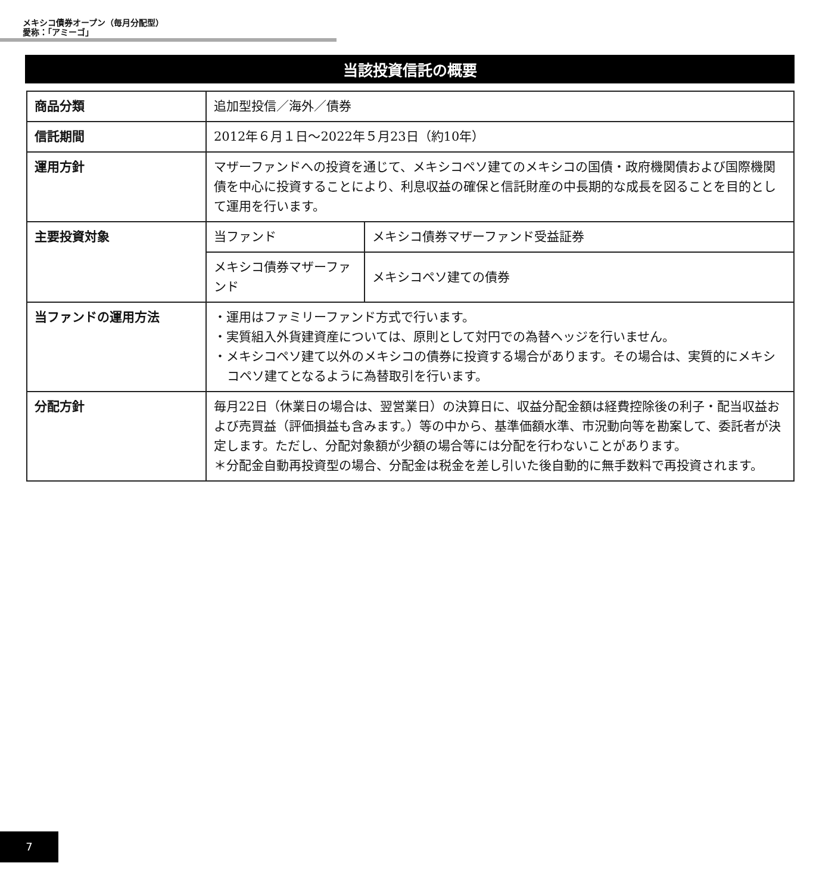メキシコ債券オープン（毎月分配型）
愛称：「アミーゴ」
当該投資信託の概要
| 商品分類 | 追加型投信／海外／債券 | |
| 信託期間 | 2012年６月１日～2022年５月23日（約10年） | |
| 運用方針 | マザーファンドへの投資を通じて、メキシコペソ建てのメキシコの国債・政府機関債および国際機関債を中心に投資することにより、利息収益の確保と信託財産の中長期的な成長を図ることを目的として運用を行います。 | |
| 主要投資対象 | 当ファンド | メキシコ債券マザーファンド受益証券 |
| | メキシコ債券マザーファンド | メキシコペソ建ての債券 |
| 当ファンドの運用方法 | ・運用はファミリーファンド方式で行います。 ・実質組入外貨建資産については、原則として対円での為替ヘッジを行いません。 ・メキシコペソ建て以外のメキシコの債券に投資する場合があります。その場合は、実質的にメキシコペソ建てとなるように為替取引を行います。 | |
| 分配方針 | 毎月22日（休業日の場合は、翌営業日）の決算日に、収益分配金額は経費控除後の利子・配当収益および売買益（評価損益も含みます。）等の中から、基準価額水準、市況動向等を勘案して、委託者が決定します。ただし、分配対象額が少額の場合等には分配を行わないことがあります。 ＊分配金自動再投資型の場合、分配金は税金を差し引いた後自動的に無手数料で再投資されます。 | |
7